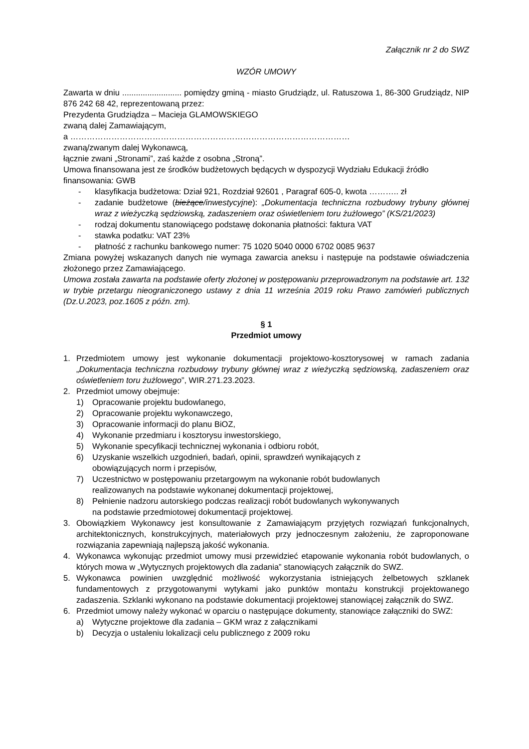Załącznik nr 2 do SWZ
WZÓR UMOWY
Zawarta w dniu .......................... pomiędzy gminą - miasto Grudziądz, ul. Ratuszowa 1, 86-300 Grudziądz, NIP 876 242 68 42, reprezentowaną przez:
Prezydenta Grudziądza – Macieja GLAMOWSKIEGO
zwaną dalej Zamawiającym,
a …………………………………………………………………………………………
zwaną/zwanym dalej Wykonawcą,
łącznie zwani „Stronami”, zaś każde z osobna „Stroną”.
Umowa finansowana jest ze środków budżetowych będących w dyspozycji Wydziału Edukacji źródło finansowania: GWB
- klasyfikacja budżetowa: Dział 921, Rozdział 92601 , Paragraf 605-0, kwota ……….. zł
- zadanie budżetowe (bieżące/inwestycyjne): „Dokumentacja techniczna rozbudowy trybuny głównej wraz z wieżyczką sędziowską, zadaszeniem oraz oświetleniem toru żużlowego” (KS/21/2023)
- rodzaj dokumentu stanowiącego podstawę dokonania płatności: faktura VAT
- stawka podatku: VAT 23%
- płatność z rachunku bankowego numer: 75 1020 5040 0000 6702 0085 9637
Zmiana powyżej wskazanych danych nie wymaga zawarcia aneksu i następuje na podstawie oświadczenia złożonego przez Zamawiającego.
Umowa została zawarta na podstawie oferty złożonej w postępowaniu przeprowadzonym na podstawie art. 132 w trybie przetargu nieograniczonego ustawy z dnia 11 września 2019 roku Prawo zamówień publicznych (Dz.U.2023, poz.1605 z późn. zm).
§ 1
Przedmiot umowy
1. Przedmiotem umowy jest wykonanie dokumentacji projektowo-kosztorysowej w ramach zadania „Dokumentacja techniczna rozbudowy trybuny głównej wraz z wieżyczką sędziowską, zadaszeniem oraz oświetleniem toru żużlowego”, WIR.271.23.2023.
2. Przedmiot umowy obejmuje:
1) Opracowanie projektu budowlanego,
2) Opracowanie projektu wykonawczego,
3) Opracowanie informacji do planu BiOZ,
4) Wykonanie przedmiaru i kosztorysu inwestorskiego,
5) Wykonanie specyfikacji technicznej wykonania i odbioru robót,
6) Uzyskanie wszelkich uzgodnień, badań, opinii, sprawdzeń wynikających z
obowiązujących norm i przepisów,
7) Uczestnictwo w postępowaniu przetargowym na wykonanie robót budowlanych
realizowanych na podstawie wykonanej dokumentacji projektowej,
8) Pełnienie nadzoru autorskiego podczas realizacji robót budowlanych wykonywanych
na podstawie przedmiotowej dokumentacji projektowej.
3. Obowiązkiem Wykonawcy jest konsultowanie z Zamawiającym przyjętych rozwiązań funkcjonalnych, architektonicznych, konstrukcyjnych, materiałowych przy jednoczesnym założeniu, że zaproponowane rozwiązania zapewniają najlepszą jakość wykonania.
4. Wykonawca wykonując przedmiot umowy musi przewidzieć etapowanie wykonania robót budowlanych, o których mowa w „Wytycznych projektowych dla zadania” stanowiących załącznik do SWZ.
5. Wykonawca powinien uwzględnić możliwość wykorzystania istniejących żelbetowych szklanek fundamentowych z przygotowanymi wytykami jako punktów montażu konstrukcji projektowanego zadaszenia. Szklanki wykonano na podstawie dokumentacji projektowej stanowiącej załącznik do SWZ.
6. Przedmiot umowy należy wykonać w oparciu o następujące dokumenty, stanowiące załączniki do SWZ:
a) Wytyczne projektowe dla zadania – GKM wraz z załącznikami
b) Decyzja o ustaleniu lokalizacji celu publicznego z 2009 roku